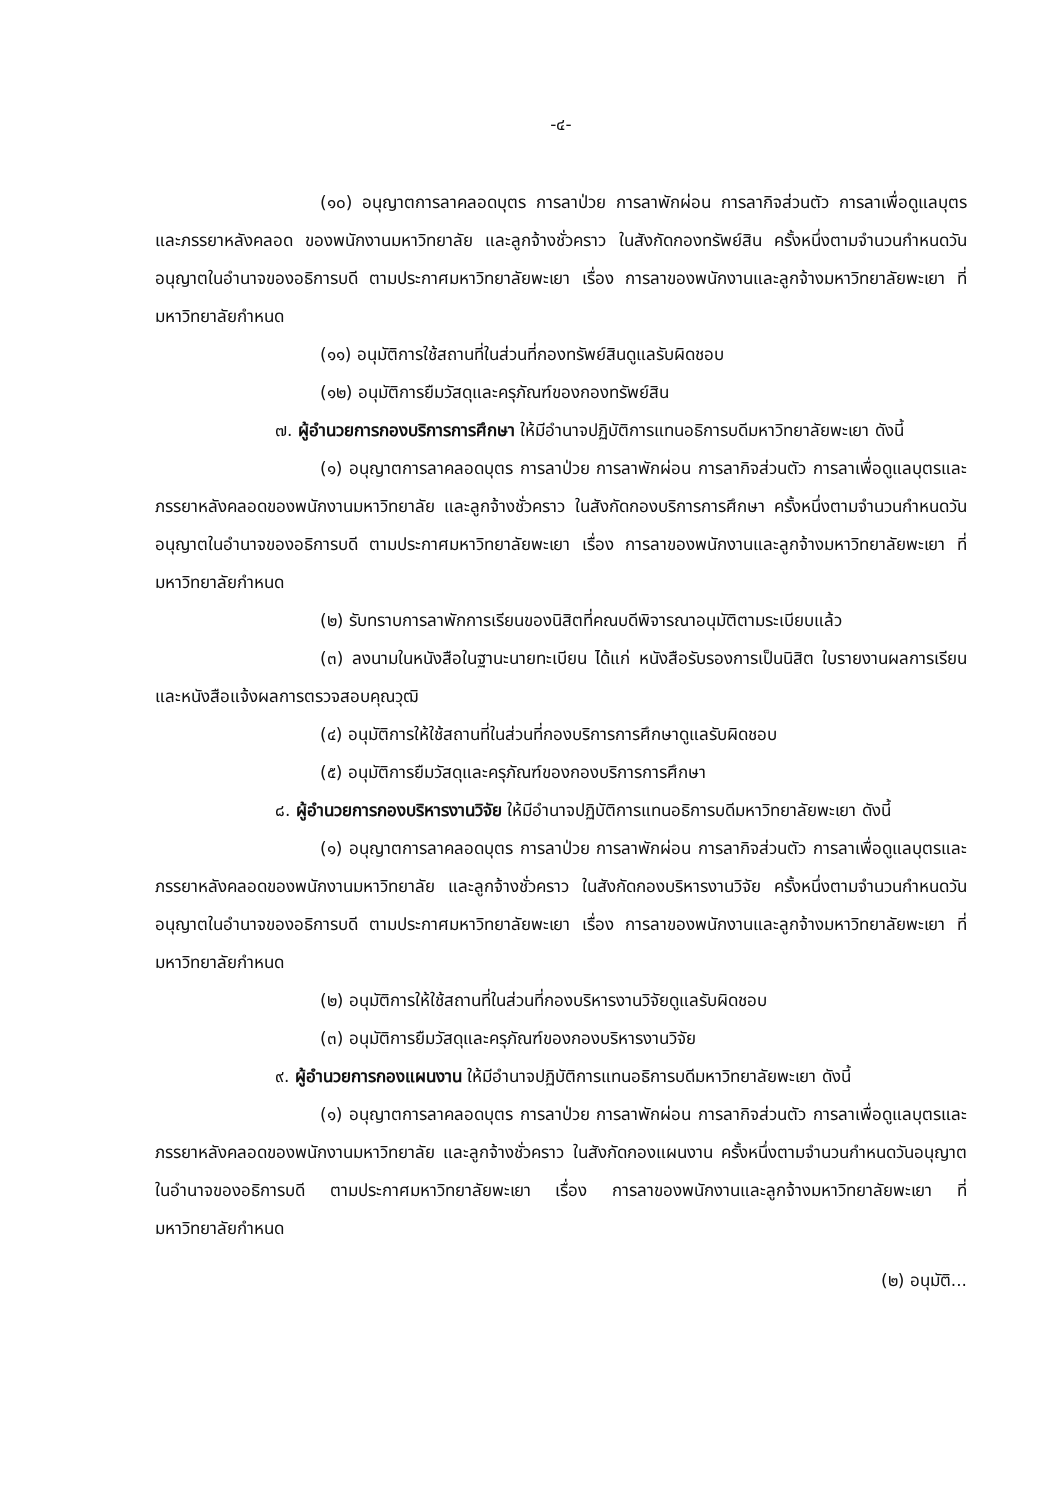-๔-
(๑๐) อนุญาตการลาคลอดบุตร การลาป่วย การลาพักผ่อน การลากิจส่วนตัว การลาเพื่อดูแลบุตรและภรรยาหลังคลอด ของพนักงานมหาวิทยาลัย และลูกจ้างชั่วคราว ในสังกัดกองทรัพย์สิน ครั้งหนึ่งตามจำนวนกำหนดวันอนุญาตในอำนาจของอธิการบดี ตามประกาศมหาวิทยาลัยพะเยา เรื่อง การลาของพนักงานและลูกจ้างมหาวิทยาลัยพะเยา ที่มหาวิทยาลัยกำหนด
(๑๑) อนุมัติการใช้สถานที่ในส่วนที่กองทรัพย์สินดูแลรับผิดชอบ
(๑๒) อนุมัติการยืมวัสดุและครุภัณฑ์ของกองทรัพย์สิน
๗. ผู้อำนวยการกองบริการการศึกษา ให้มีอำนาจปฏิบัติการแทนอธิการบดีมหาวิทยาลัยพะเยา ดังนี้
(๑) อนุญาตการลาคลอดบุตร การลาป่วย การลาพักผ่อน การลากิจส่วนตัว การลาเพื่อดูแลบุตรและภรรยาหลังคลอดของพนักงานมหาวิทยาลัย และลูกจ้างชั่วคราว ในสังกัดกองบริการการศึกษา ครั้งหนึ่งตามจำนวนกำหนดวันอนุญาตในอำนาจของอธิการบดี ตามประกาศมหาวิทยาลัยพะเยา เรื่อง การลาของพนักงานและลูกจ้างมหาวิทยาลัยพะเยา ที่มหาวิทยาลัยกำหนด
(๒) รับทราบการลาพักการเรียนของนิสิตที่คณบดีพิจารณาอนุมัติตามระเบียบแล้ว
(๓) ลงนามในหนังสือในฐานะนายทะเบียน ได้แก่ หนังสือรับรองการเป็นนิสิต ใบรายงานผลการเรียน และหนังสือแจ้งผลการตรวจสอบคุณวุฒิ
(๔) อนุมัติการให้ใช้สถานที่ในส่วนที่กองบริการการศึกษาดูแลรับผิดชอบ
(๕) อนุมัติการยืมวัสดุและครุภัณฑ์ของกองบริการการศึกษา
๘. ผู้อำนวยการกองบริหารงานวิจัย ให้มีอำนาจปฏิบัติการแทนอธิการบดีมหาวิทยาลัยพะเยา ดังนี้
(๑) อนุญาตการลาคลอดบุตร การลาป่วย การลาพักผ่อน การลากิจส่วนตัว การลาเพื่อดูแลบุตรและภรรยาหลังคลอดของพนักงานมหาวิทยาลัย และลูกจ้างชั่วคราว ในสังกัดกองบริหารงานวิจัย ครั้งหนึ่งตามจำนวนกำหนดวันอนุญาตในอำนาจของอธิการบดี ตามประกาศมหาวิทยาลัยพะเยา เรื่อง การลาของพนักงานและลูกจ้างมหาวิทยาลัยพะเยา ที่มหาวิทยาลัยกำหนด
(๒) อนุมัติการให้ใช้สถานที่ในส่วนที่กองบริหารงานวิจัยดูแลรับผิดชอบ
(๓) อนุมัติการยืมวัสดุและครุภัณฑ์ของกองบริหารงานวิจัย
๙. ผู้อำนวยการกองแผนงาน ให้มีอำนาจปฏิบัติการแทนอธิการบดีมหาวิทยาลัยพะเยา ดังนี้
(๑) อนุญาตการลาคลอดบุตร การลาป่วย การลาพักผ่อน การลากิจส่วนตัว การลาเพื่อดูแลบุตรและภรรยาหลังคลอดของพนักงานมหาวิทยาลัย และลูกจ้างชั่วคราว ในสังกัดกองแผนงาน ครั้งหนึ่งตามจำนวนกำหนดวันอนุญาตในอำนาจของอธิการบดี ตามประกาศมหาวิทยาลัยพะเยา เรื่อง การลาของพนักงานและลูกจ้างมหาวิทยาลัยพะเยา ที่มหาวิทยาลัยกำหนด
(๒) อนุมัติ...